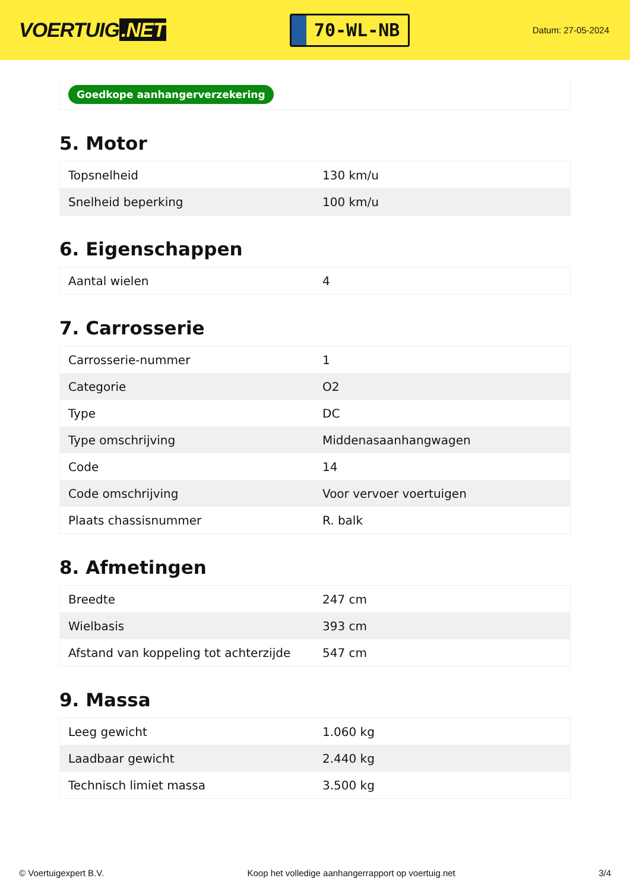VOERTUIG.NET
70-WL-NB
Datum: 27-05-2024
Goedkope aanhangerverzekering
5. Motor
| Topsnelheid | 130 km/u |
| Snelheid beperking | 100 km/u |
6. Eigenschappen
| Aantal wielen | 4 |
7. Carrosserie
| Carrosserie-nummer | 1 |
| Categorie | O2 |
| Type | DC |
| Type omschrijving | Middenasaanhangwagen |
| Code | 14 |
| Code omschrijving | Voor vervoer voertuigen |
| Plaats chassisnummer | R. balk |
8. Afmetingen
| Breedte | 247 cm |
| Wielbasis | 393 cm |
| Afstand van koppeling tot achterzijde | 547 cm |
9. Massa
| Leeg gewicht | 1.060 kg |
| Laadbaar gewicht | 2.440 kg |
| Technisch limiet massa | 3.500 kg |
© Voertuigexpert B.V. Koop het volledige aanhangerrapport op voertuig.net 3/4